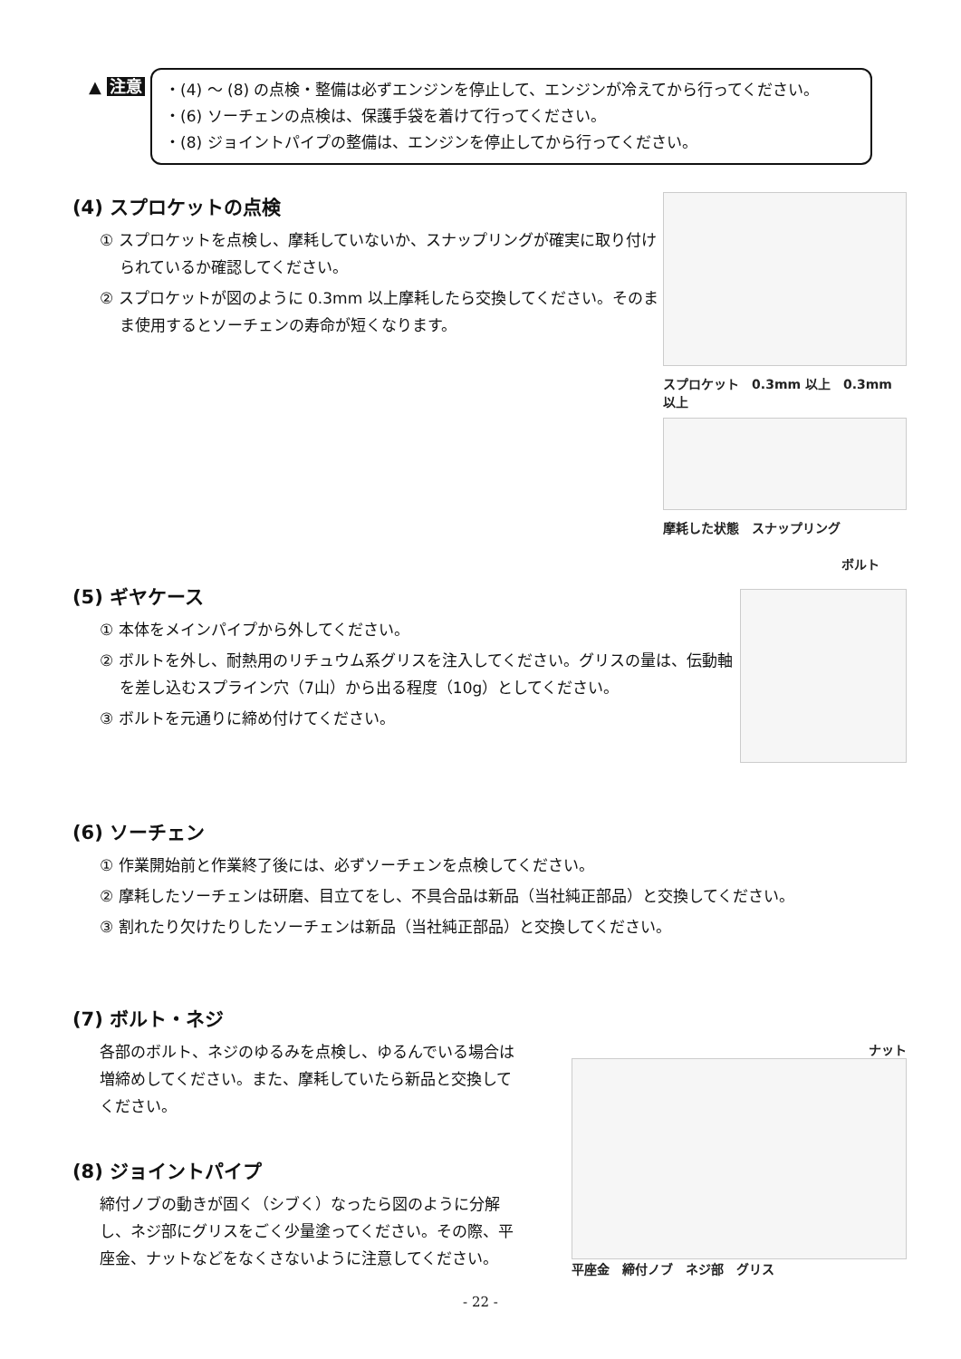▲ 注意
・(4) ～ (8) の点検・整備は必ずエンジンを停止して、エンジンが冷えてから行ってください。
・(6) ソーチェンの点検は、保護手袋を着けて行ってください。
・(8) ジョイントパイプの整備は、エンジンを停止してから行ってください。
(4) スプロケットの点検
① スプロケットを点検し、摩耗していないか、スナップリングが確実に取り付けられているか確認してください。
② スプロケットが図のように 0.3mm 以上摩耗したら交換してください。そのまま使用するとソーチェンの寿命が短くなります。
スプロケット　0.3mm 以上　0.3mm 以上
摩耗した状態　スナップリング
(5) ギヤケース
① 本体をメインパイプから外してください。
② ボルトを外し、耐熱用のリチュウム系グリスを注入してください。グリスの量は、伝動軸を差し込むスプライン穴（7山）から出る程度（10g）としてください。
③ ボルトを元通りに締め付けてください。
ボルト
(6) ソーチェン
① 作業開始前と作業終了後には、必ずソーチェンを点検してください。
② 摩耗したソーチェンは研磨、目立てをし、不具合品は新品（当社純正部品）と交換してください。
③ 割れたり欠けたりしたソーチェンは新品（当社純正部品）と交換してください。
(7) ボルト・ネジ
各部のボルト、ネジのゆるみを点検し、ゆるんでいる場合は増締めしてください。また、摩耗していたら新品と交換してください。
(8) ジョイントパイプ
締付ノブの動きが固く（シブく）なったら図のように分解し、ネジ部にグリスをごく少量塗ってください。その際、平座金、ナットなどをなくさないように注意してください。
ナット
平座金　締付ノブ　ネジ部　グリス
- 22 -